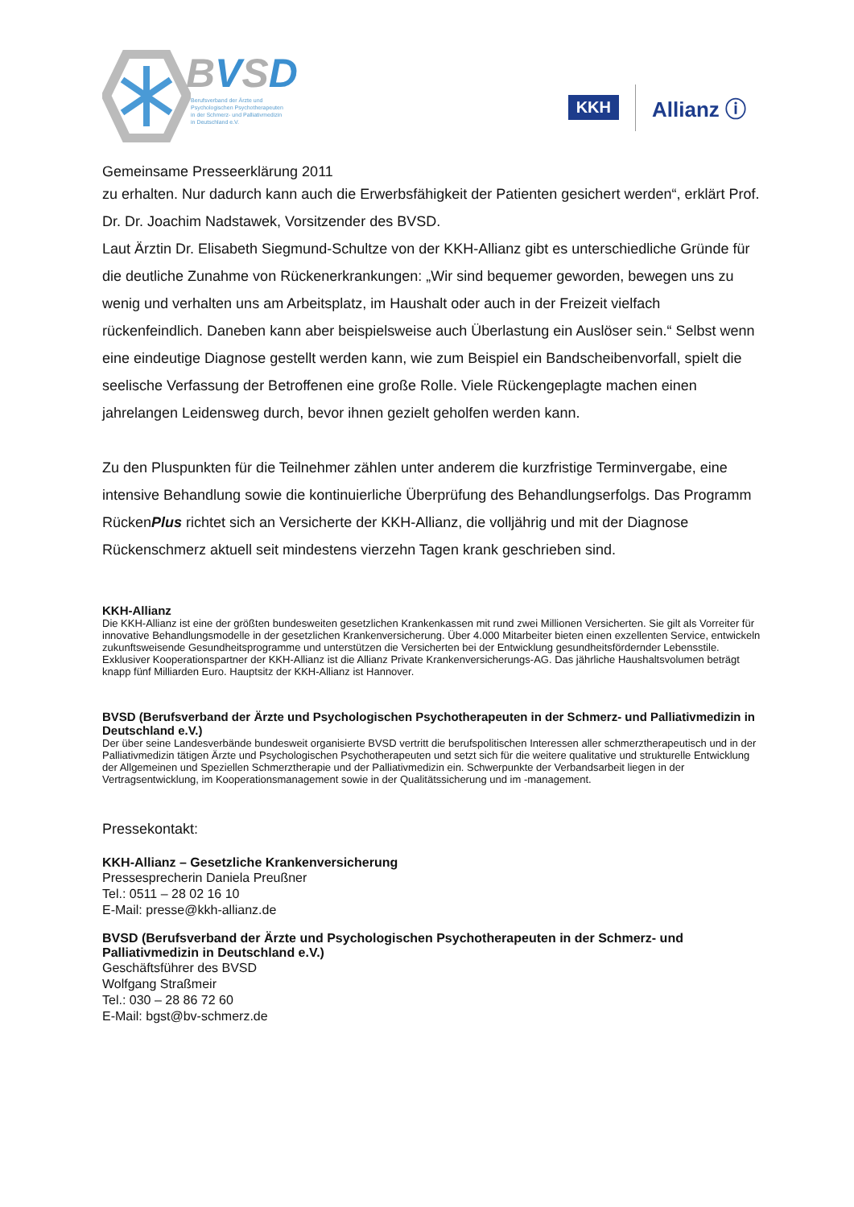BVSD
Berufsverband der Ärzte und
Psychologischen Psychotherapeuten
in der Schmerz- und Palliativmedizin
in Deutschland e.V.
KKH
Allianz ⓘ
Gemeinsame Presseerklärung 2011
zu erhalten. Nur dadurch kann auch die Erwerbsfähigkeit der Patienten gesichert werden“, erklärt Prof. Dr. Dr. Joachim Nadstawek, Vorsitzender des BVSD.
Laut Ärztin Dr. Elisabeth Siegmund-Schultze von der KKH-Allianz gibt es unterschiedliche Gründe für die deutliche Zunahme von Rückenerkrankungen: „Wir sind bequemer geworden, bewegen uns zu wenig und verhalten uns am Arbeitsplatz, im Haushalt oder auch in der Freizeit vielfach rückenfeindlich. Daneben kann aber beispielsweise auch Überlastung ein Auslöser sein.“ Selbst wenn eine eindeutige Diagnose gestellt werden kann, wie zum Beispiel ein Bandscheibenvorfall, spielt die seelische Verfassung der Betroffenen eine große Rolle. Viele Rückengeplagte machen einen jahrelangen Leidensweg durch, bevor ihnen gezielt geholfen werden kann.
Zu den Pluspunkten für die Teilnehmer zählen unter anderem die kurzfristige Terminvergabe, eine intensive Behandlung sowie die kontinuierliche Überprüfung des Behandlungserfolgs. Das Programm RückenPlus richtet sich an Versicherte der KKH-Allianz, die volljährig und mit der Diagnose Rückenschmerz aktuell seit mindestens vierzehn Tagen krank geschrieben sind.
KKH-Allianz
Die KKH-Allianz ist eine der größten bundesweiten gesetzlichen Krankenkassen mit rund zwei Millionen Versicherten. Sie gilt als Vorreiter für innovative Behandlungsmodelle in der gesetzlichen Krankenversicherung. Über 4.000 Mitarbeiter bieten einen exzellenten Service, entwickeln zukunftsweisende Gesundheitsprogramme und unterstützen die Versicherten bei der Entwicklung gesundheitsfördernder Lebensstile. Exklusiver Kooperationspartner der KKH-Allianz ist die Allianz Private Krankenversicherungs-AG. Das jährliche Haushaltsvolumen beträgt knapp fünf Milliarden Euro. Hauptsitz der KKH-Allianz ist Hannover.
BVSD (Berufsverband der Ärzte und Psychologischen Psychotherapeuten in der Schmerz- und Palliativmedizin in Deutschland e.V.)
Der über seine Landesverbände bundesweit organisierte BVSD vertritt die berufspolitischen Interessen aller schmerztherapeutisch und in der Palliativmedizin tätigen Ärzte und Psychologischen Psychotherapeuten und setzt sich für die weitere qualitative und strukturelle Entwicklung der Allgemeinen und Speziellen Schmerztherapie und der Palliativmedizin ein. Schwerpunkte der Verbandsarbeit liegen in der Vertragsentwicklung, im Kooperationsmanagement sowie in der Qualitätssicherung und im -management.
Pressekontakt:
KKH-Allianz – Gesetzliche Krankenversicherung
Pressesprecherin Daniela Preußner
Tel.: 0511 – 28 02 16 10
E-Mail: presse@kkh-allianz.de
BVSD (Berufsverband der Ärzte und Psychologischen Psychotherapeuten in der Schmerz- und Palliativmedizin in Deutschland e.V.)
Geschäftsführer des BVSD
Wolfgang Straßmeir
Tel.: 030 – 28 86 72 60
E-Mail: bgst@bv-schmerz.de